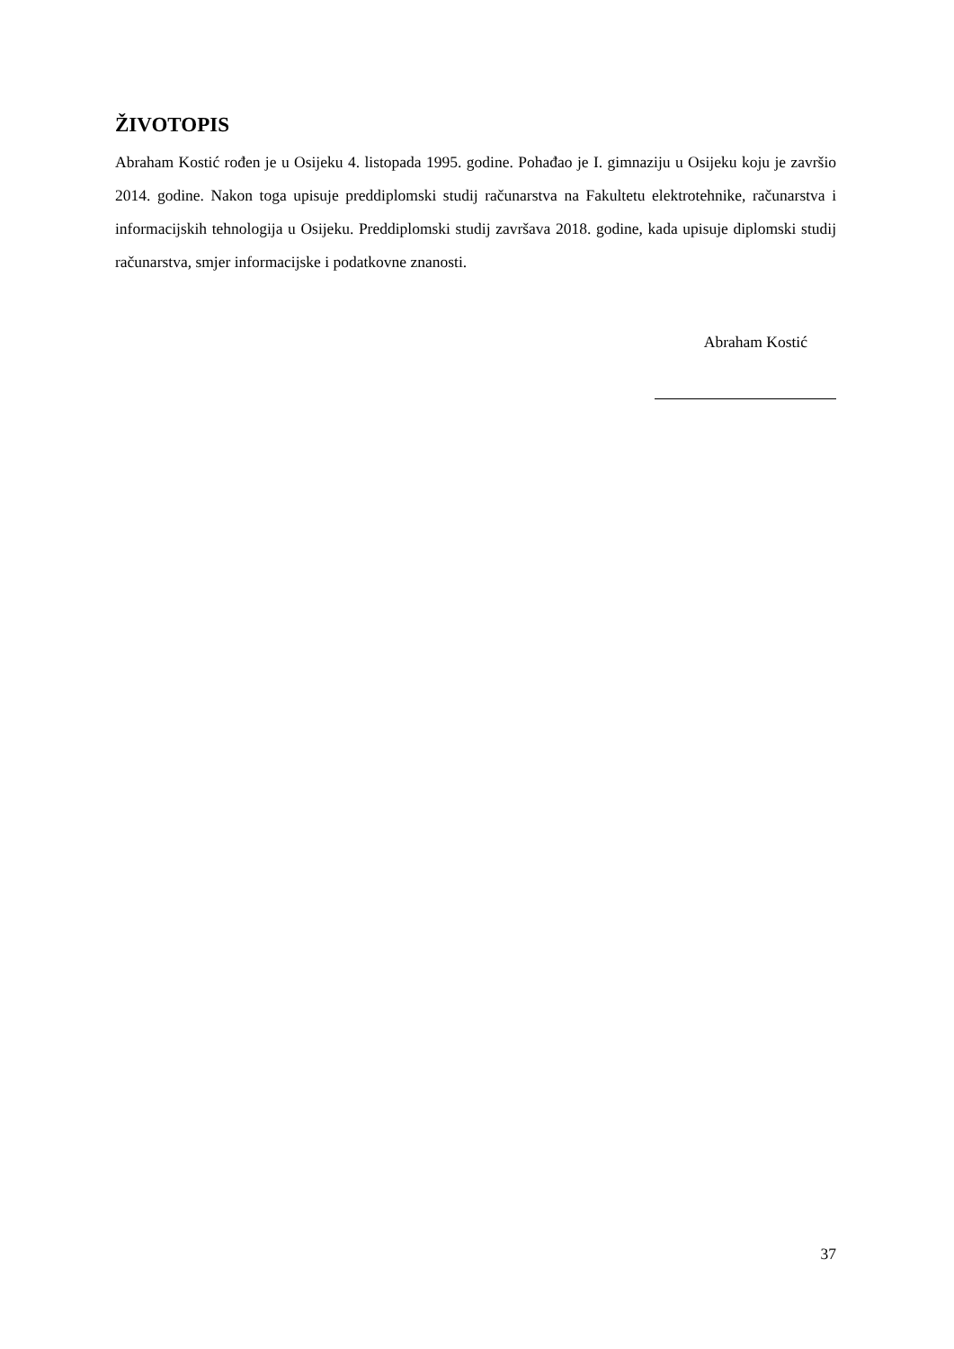ŽIVOTOPIS
Abraham Kostić rođen je u Osijeku 4. listopada 1995. godine. Pohađao je I. gimnaziju u Osijeku koju je završio 2014. godine. Nakon toga upisuje preddiplomski studij računarstva na Fakultetu elektrotehnike, računarstva i informacijskih tehnologija u Osijeku. Preddiplomski studij završava 2018. godine, kada upisuje diplomski studij računarstva, smjer informacijske i podatkovne znanosti.
Abraham Kostić
37